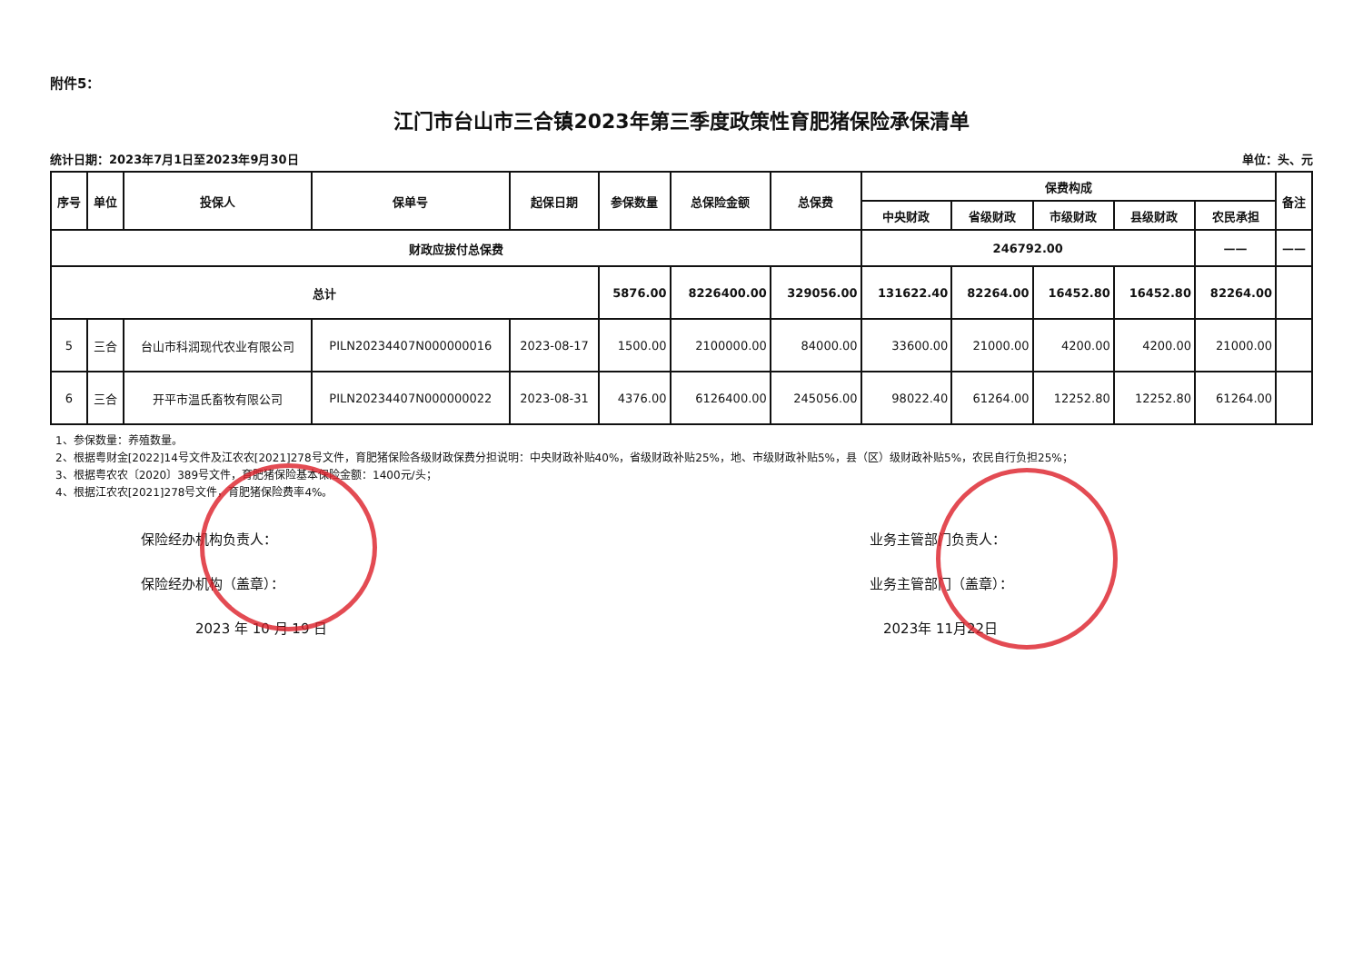附件5：
江门市台山市三合镇2023年第三季度政策性育肥猪保险承保清单
统计日期：2023年7月1日至2023年9月30日 单位：头、元
| 序号 | 单位 | 投保人 | 保单号 | 起保日期 | 参保数量 | 总保险金额 | 总保费 | 保费构成 | | | | | 备注 |
| --- | --- | --- | --- | --- | --- | --- | --- | --- | --- | --- | --- | --- | --- |
| | | | | | | | | 中央财政 | 省级财政 | 市级财政 | 县级财政 | 农民承担 | |
| 财政应拔付总保费 | | | | | | | | 246792.00 | | | | —— | —— |
| 总计 | | | | | 5876.00 | 8226400.00 | 329056.00 | 131622.40 | 82264.00 | 16452.80 | 16452.80 | 82264.00 | |
| 5 | 三合 | 台山市科润现代农业有限公司 | PILN20234407N000000016 | 2023-08-17 | 1500.00 | 2100000.00 | 84000.00 | 33600.00 | 21000.00 | 4200.00 | 4200.00 | 21000.00 | |
| 6 | 三合 | 开平市温氏畜牧有限公司 | PILN20234407N000000022 | 2023-08-31 | 4376.00 | 6126400.00 | 245056.00 | 98022.40 | 61264.00 | 12252.80 | 12252.80 | 61264.00 | |
1、参保数量：养殖数量。
2、根据粤财金[2022]14号文件及江农农[2021]278号文件，育肥猪保险各级财政保费分担说明：中央财政补贴40%，省级财政补贴25%，地、市级财政补贴5%，县（区）级财政补贴5%，农民自行负担25%；
3、根据粤农农〔2020〕389号文件，育肥猪保险基本保险金额：1400元/头；
4、根据江农农[2021]278号文件，育肥猪保险费率4%。
保险经办机构负责人：
保险经办机构（盖章）：
2023 年 10 月 19 日
业务主管部门负责人：
业务主管部门（盖章）：
2023年 11月22日